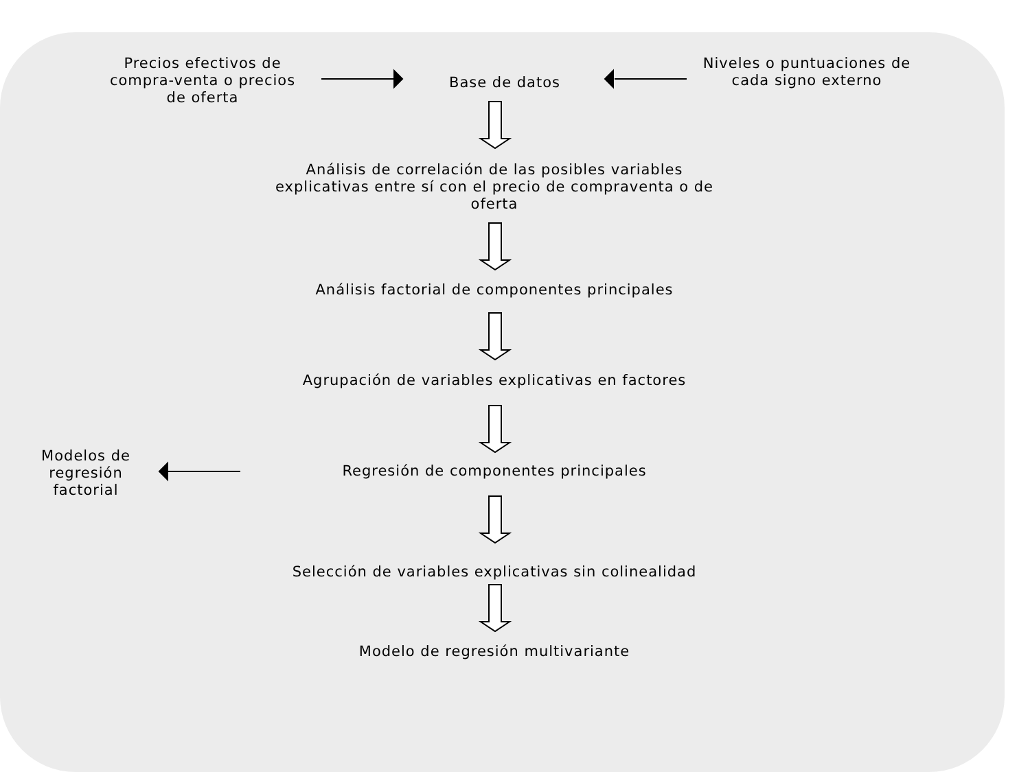Precios efectivos de compra-venta o precios de oferta
Base de datos
Niveles o puntuaciones de cada signo externo
Análisis de correlación de las posibles variables explicativas entre sí con el precio de compraventa o de oferta
Análisis factorial de componentes principales
Agrupación de variables explicativas en factores
Modelos de regresión factorial
Regresión de componentes principales
Selección de variables explicativas sin colinealidad
Modelo de regresión multivariante